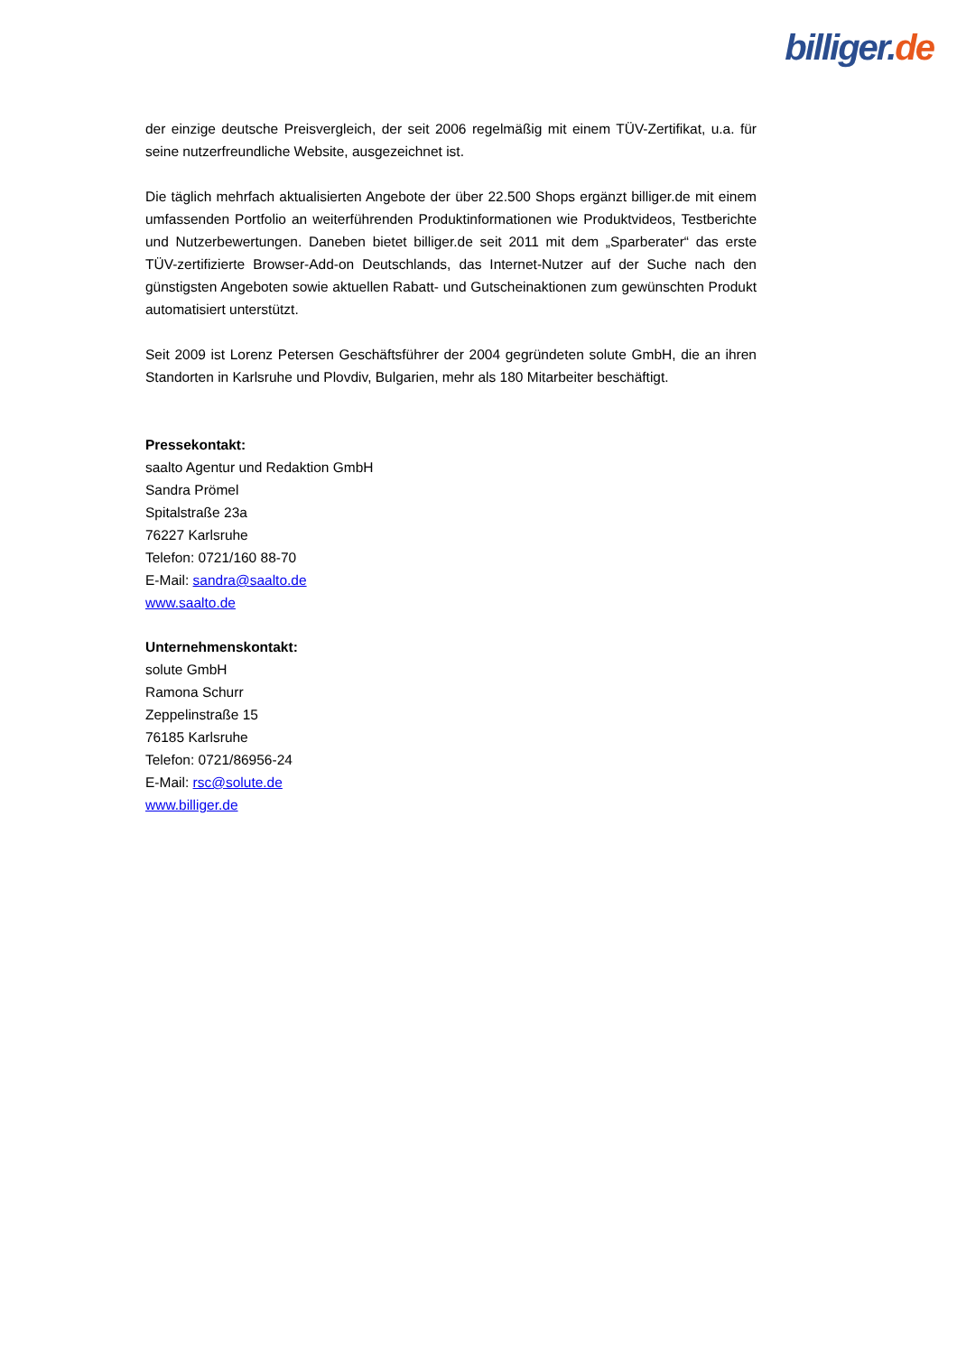billiger. de
der einzige deutsche Preisvergleich, der seit 2006 regelmäßig mit einem TÜV-Zertifikat, u.a. für seine nutzerfreundliche Website, ausgezeichnet ist.
Die täglich mehrfach aktualisierten Angebote der über 22.500 Shops ergänzt billiger.de mit einem umfassenden Portfolio an weiterführenden Produktinformationen wie Produktvideos, Testberichte und Nutzerbewertungen. Daneben bietet billiger.de seit 2011 mit dem „Sparberater“ das erste TÜV-zertifizierte Browser-Add-on Deutschlands, das Internet-Nutzer auf der Suche nach den günstigsten Angeboten sowie aktuellen Rabatt- und Gutscheinaktionen zum gewünschten Produkt automatisiert unterstützt.
Seit 2009 ist Lorenz Petersen Geschäftsführer der 2004 gegründeten solute GmbH, die an ihren Standorten in Karlsruhe und Plovdiv, Bulgarien, mehr als 180 Mitarbeiter beschäftigt.
Pressekontakt:
saalto Agentur und Redaktion GmbH
Sandra Prömel
Spitalstraße 23a
76227 Karlsruhe
Telefon: 0721/160 88-70
E-Mail: sandra@saalto.de
www.saalto.de
Unternehmenskontakt:
solute GmbH
Ramona Schurr
Zeppelinstraße 15
76185 Karlsruhe
Telefon: 0721/86956-24
E-Mail: rsc@solute.de
www.billiger.de